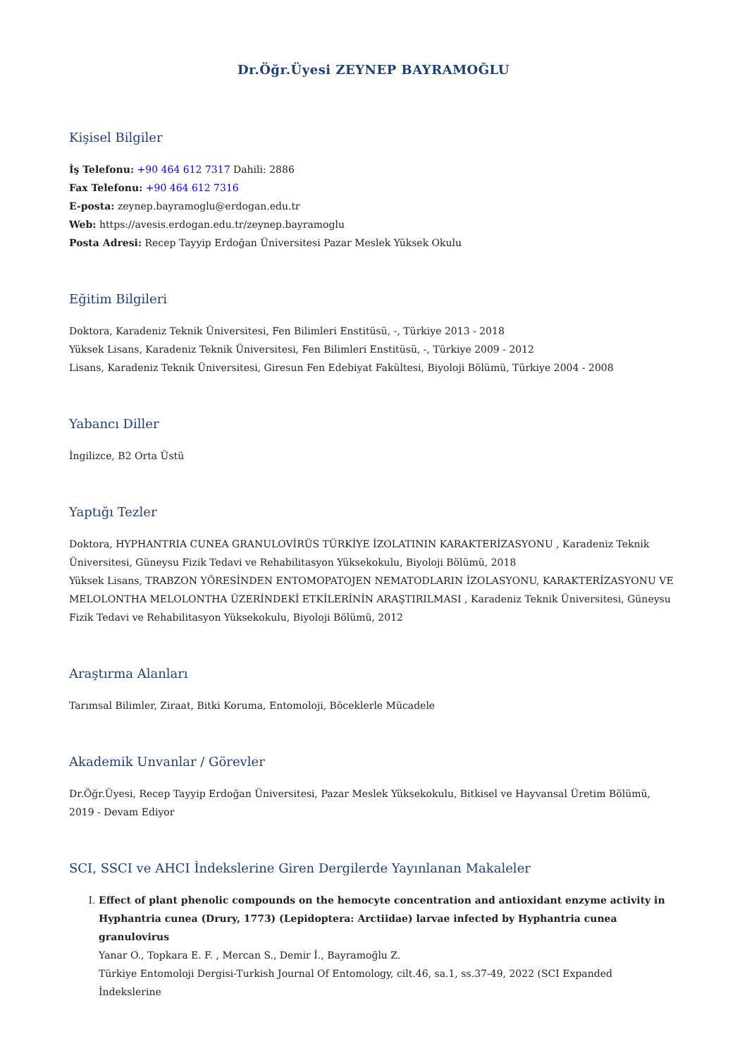Dr.Öğr.Üyesi ZEYNEP BAYRAMOĞLU
Kişisel Bilgiler
İş Telefonu: +90 464 612 7317 Dahili: 2886
Fax Telefonu: +90 464 612 7316
E-posta: zeynep.bayramoglu@erdogan.edu.tr
Web: https://avesis.erdogan.edu.tr/zeynep.bayramoglu
Posta Adresi: Recep Tayyip Erdoğan Üniversitesi Pazar Meslek Yüksek Okulu
Eğitim Bilgileri
Doktora, Karadeniz Teknik Üniversitesi, Fen Bilimleri Enstitüsü, -, Türkiye 2013 - 2018
Yüksek Lisans, Karadeniz Teknik Üniversitesi, Fen Bilimleri Enstitüsü, -, Türkiye 2009 - 2012
Lisans, Karadeniz Teknik Üniversitesi, Giresun Fen Edebiyat Fakültesi, Biyoloji Bölümü, Türkiye 2004 - 2008
Yabancı Diller
İngilizce, B2 Orta Üstü
Yaptığı Tezler
Doktora, HYPHANTRIA CUNEA GRANULOVİRÜS TÜRKİYE İZOLATININ KARAKTERİZASYONU , Karadeniz Teknik Üniversitesi, Güneysu Fizik Tedavi ve Rehabilitasyon Yüksekokulu, Biyoloji Bölümü, 2018
Yüksek Lisans, TRABZON YÖRESİNDEN ENTOMOPATOJEN NEMATODLARIN İZOLASYONU, KARAKTERİZASYONU VE MELOLONTHA MELOLONTHA ÜZERİNDEKİ ETKİLERİNİN ARAŞTIRILMASI , Karadeniz Teknik Üniversitesi, Güneysu Fizik Tedavi ve Rehabilitasyon Yüksekokulu, Biyoloji Bölümü, 2012
Araştırma Alanları
Tarımsal Bilimler, Ziraat, Bitki Koruma, Entomoloji, Böceklerle Mücadele
Akademik Unvanlar / Görevler
Dr.Öğr.Üyesi, Recep Tayyip Erdoğan Üniversitesi, Pazar Meslek Yüksekokulu, Bitkisel ve Hayvansal Üretim Bölümü, 2019 - Devam Ediyor
SCI, SSCI ve AHCI İndekslerine Giren Dergilerde Yayınlanan Makaleler
I. Effect of plant phenolic compounds on the hemocyte concentration and antioxidant enzyme activity in Hyphantria cunea (Drury, 1773) (Lepidoptera: Arctiidae) larvae infected by Hyphantria cunea granulovirus
Yanar O., Topkara E. F. , Mercan S., Demir İ., Bayramoğlu Z.
Türkiye Entomoloji Dergisi-Turkish Journal Of Entomology, cilt.46, sa.1, ss.37-49, 2022 (SCI Expanded İndekslerine